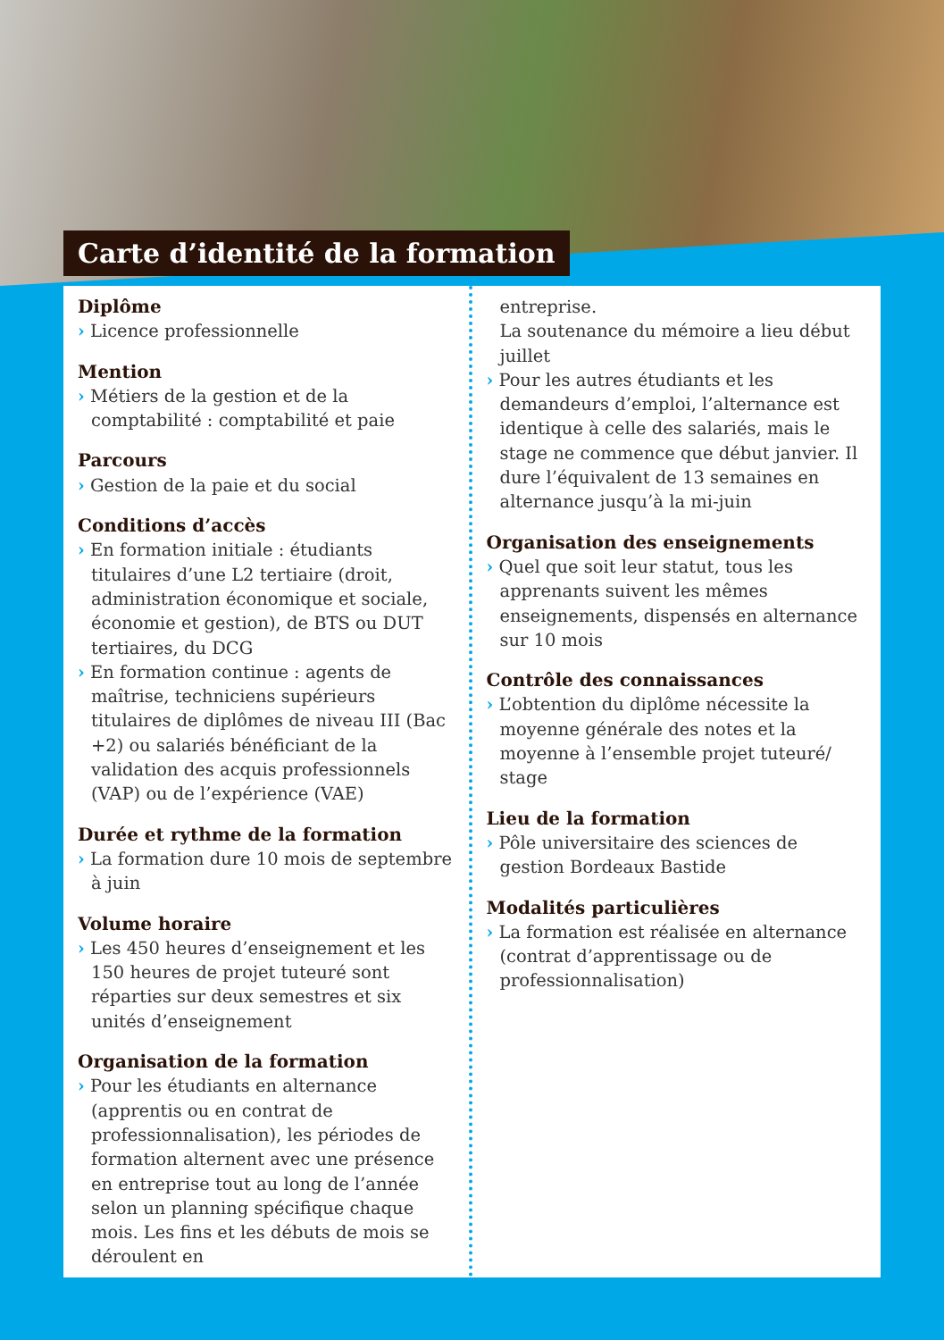Carte d’identité de la formation
Diplôme
› Licence professionnelle
Mention
› Métiers de la gestion et de la comptabilité : comptabilité et paie
Parcours
› Gestion de la paie et du social
Conditions d’accès
› En formation initiale : étudiants titulaires d’une L2 tertiaire (droit, administration économique et sociale, économie et gestion), de BTS ou DUT tertiaires, du DCG
› En formation continue : agents de maîtrise, techniciens supérieurs titulaires de diplômes de niveau III (Bac +2) ou salariés bénéficiant de la validation des acquis professionnels (VAP) ou de l’expérience (VAE)
Durée et rythme de la formation
› La formation dure 10 mois de septembre à juin
Volume horaire
› Les 450 heures d’enseignement et les 150 heures de projet tuteuré sont réparties sur deux semestres et six unités d’enseignement
Organisation de la formation
› Pour les étudiants en alternance (apprentis ou en contrat de professionnalisation), les périodes de formation alternent avec une présence en entreprise tout au long de l’année selon un planning spécifique chaque mois. Les fins et les débuts de mois se déroulent en
entreprise.
La soutenance du mémoire a lieu début juillet
› Pour les autres étudiants et les demandeurs d’emploi, l’alternance est identique à celle des salariés, mais le stage ne commence que début janvier. Il dure l’équivalent de 13 semaines en alternance jusqu’à la mi-juin
Organisation des enseignements
› Quel que soit leur statut, tous les apprenants suivent les mêmes enseignements, dispensés en alternance sur 10 mois
Contrôle des connaissances
› L’obtention du diplôme nécessite la moyenne générale des notes et la moyenne à l’ensemble projet tuteuré/ stage
Lieu de la formation
› Pôle universitaire des sciences de gestion Bordeaux Bastide
Modalités particulières
› La formation est réalisée en alternance (contrat d’apprentissage ou de professionnalisation)